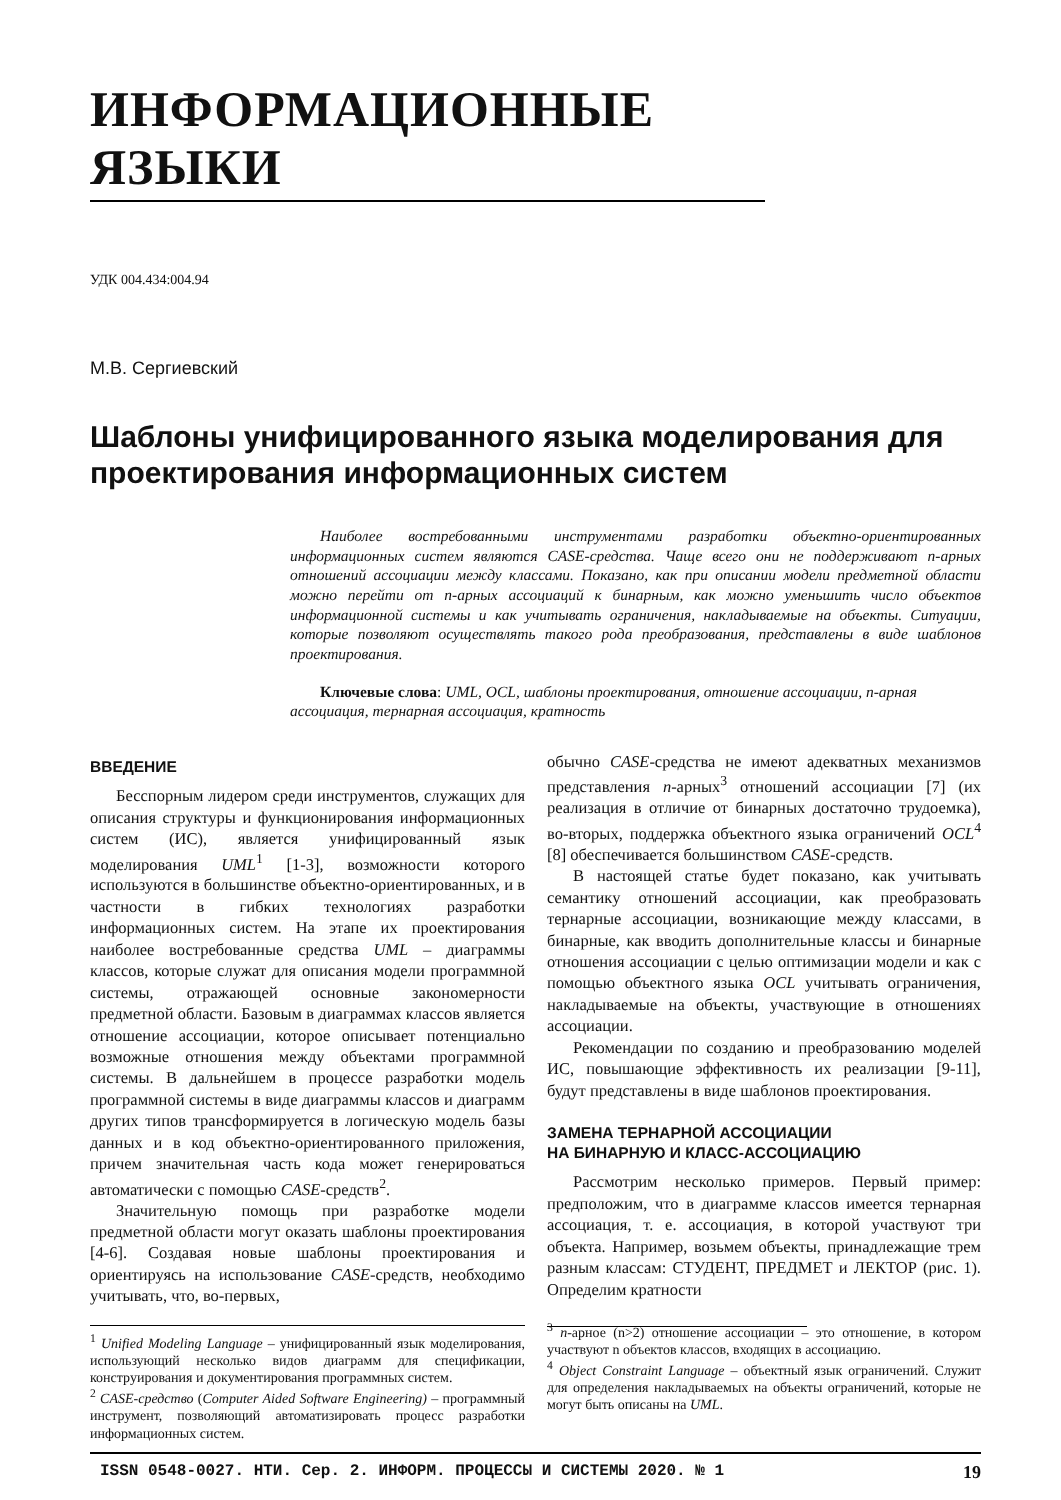ИНФОРМАЦИОННЫЕ ЯЗЫКИ
УДК 004.434:004.94
М.В. Сергиевский
Шаблоны унифицированного языка моделирования для проектирования информационных систем
Наиболее востребованными инструментами разработки объектно-ориентированных информационных систем являются CASE-средства. Чаще всего они не поддерживают n-арных отношений ассоциации между классами. Показано, как при описании модели предметной области можно перейти от n-арных ассоциаций к бинарным, как можно уменьшить число объектов информационной системы и как учитывать ограничения, накладываемые на объекты. Ситуации, которые позволяют осуществлять такого рода преобразования, представлены в виде шаблонов проектирования.
Ключевые слова: UML, OCL, шаблоны проектирования, отношение ассоциации, n-арная ассоциация, тернарная ассоциация, кратность
ВВЕДЕНИЕ
Бесспорным лидером среди инструментов, служащих для описания структуры и функционирования информационных систем (ИС), является унифицированный язык моделирования UML<sup>1</sup> [1-3], возможности которого используются в большинстве объектно-ориентированных, и в частности в гибких технологиях разработки информационных систем. На этапе их проектирования наиболее востребованные средства UML – диаграммы классов, которые служат для описания модели программной системы, отражающей основные закономерности предметной области. Базовым в диаграммах классов является отношение ассоциации, которое описывает потенциально возможные отношения между объектами программной системы. В дальнейшем в процессе разработки модель программной системы в виде диаграммы классов и диаграмм других типов трансформируется в логическую модель базы данных и в код объектно-ориентированного приложения, причем значительная часть кода может генерироваться автоматически с помощью CASE-средств<sup>2</sup>.
Значительную помощь при разработке модели предметной области могут оказать шаблоны проектирования [4-6]. Создавая новые шаблоны проектирования и ориентируясь на использование CASE-средств, необходимо учитывать, что, во-первых,
<sup>1</sup> Unified Modeling Language – унифицированный язык моделирования, использующий несколько видов диаграмм для спецификации, конструирования и документирования программных систем.
<sup>2</sup> CASE-средство (Computer Aided Software Engineering) – программный инструмент, позволяющий автоматизировать процесс разработки информационных систем.
обычно CASE-средства не имеют адекватных механизмов представления n-арных<sup>3</sup> отношений ассоциации [7] (их реализация в отличие от бинарных достаточно трудоемка), во-вторых, поддержка объектного языка ограничений OCL<sup>4</sup> [8] обеспечивается большинством CASE-средств.
В настоящей статье будет показано, как учитывать семантику отношений ассоциации, как преобразовать тернарные ассоциации, возникающие между классами, в бинарные, как вводить дополнительные классы и бинарные отношения ассоциации с целью оптимизации модели и как с помощью объектного языка OCL учитывать ограничения, накладываемые на объекты, участвующие в отношениях ассоциации.
Рекомендации по созданию и преобразованию моделей ИС, повышающие эффективность их реализации [9-11], будут представлены в виде шаблонов проектирования.
ЗАМЕНА ТЕРНАРНОЙ АССОЦИАЦИИ
НА БИНАРНУЮ И КЛАСС-АССОЦИАЦИЮ
Рассмотрим несколько примеров. Первый пример: предположим, что в диаграмме классов имеется тернарная ассоциация, т. е. ассоциация, в которой участвуют три объекта. Например, возьмем объекты, принадлежащие трем разным классам: СТУДЕНТ, ПРЕДМЕТ и ЛЕКТОР (рис. 1). Определим кратности
<sup>3</sup> n-арное (n>2) отношение ассоциации – это отношение, в котором участвуют n объектов классов, входящих в ассоциацию.
<sup>4</sup> Object Constraint Language – объектный язык ограничений. Служит для определения накладываемых на объекты ограничений, которые не могут быть описаны на UML.
ISSN 0548-0027. НТИ. Сер. 2. ИНФОРМ. ПРОЦЕССЫ И СИСТЕМЫ 2020. № 1 19